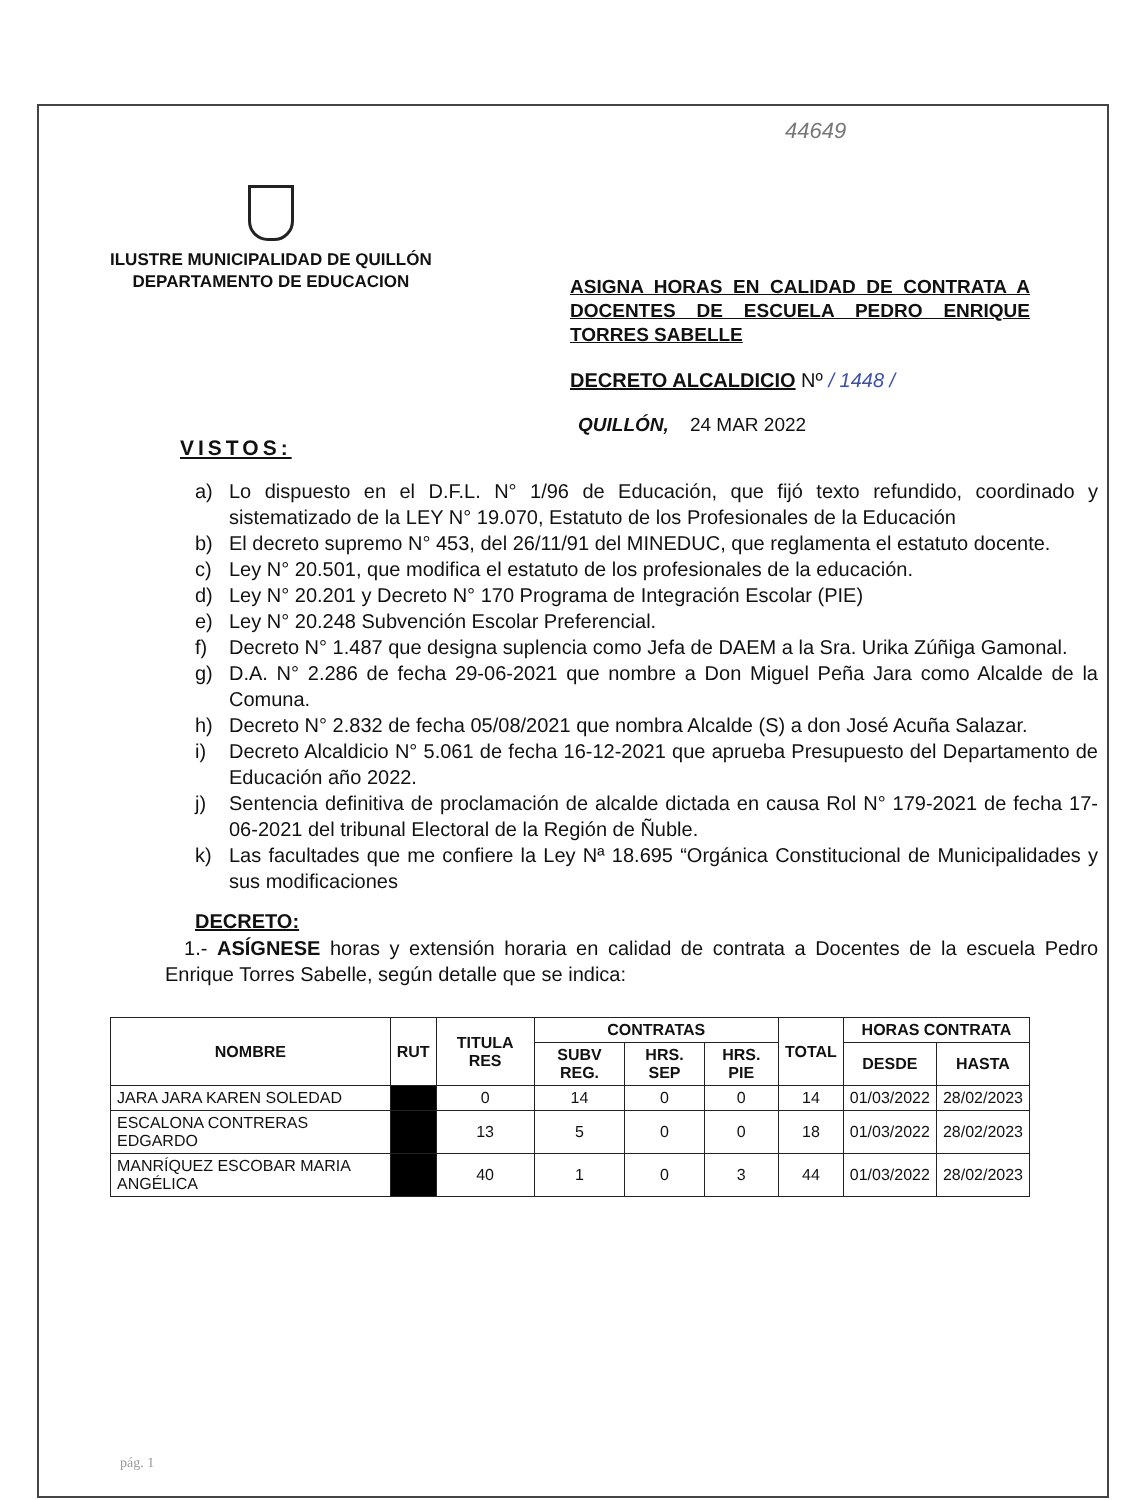44649
ILUSTRE MUNICIPALIDAD DE QUILLÓN
DEPARTAMENTO DE EDUCACION
ASIGNA HORAS EN CALIDAD DE CONTRATA A DOCENTES DE ESCUELA PEDRO ENRIQUE TORRES SABELLE
DECRETO ALCALDICIO Nº / 1448 /
QUILLÓN, 24 MAR 2022
VISTOS:
a) Lo dispuesto en el D.F.L. N° 1/96 de Educación, que fijó texto refundido, coordinado y sistematizado de la LEY N° 19.070, Estatuto de los Profesionales de la Educación
b) El decreto supremo N° 453, del 26/11/91 del MINEDUC, que reglamenta el estatuto docente.
c) Ley N° 20.501, que modifica el estatuto de los profesionales de la educación.
d) Ley N° 20.201 y Decreto N° 170 Programa de Integración Escolar (PIE)
e) Ley N° 20.248 Subvención Escolar Preferencial.
f) Decreto N° 1.487 que designa suplencia como Jefa de DAEM a la Sra. Urika Zúñiga Gamonal.
g) D.A. N° 2.286 de fecha 29-06-2021 que nombre a Don Miguel Peña Jara como Alcalde de la Comuna.
h) Decreto N° 2.832 de fecha 05/08/2021 que nombra Alcalde (S) a don José Acuña Salazar.
i) Decreto Alcaldicio N° 5.061 de fecha 16-12-2021 que aprueba Presupuesto del Departamento de Educación año 2022.
j) Sentencia definitiva de proclamación de alcalde dictada en causa Rol N° 179-2021 de fecha 17-06-2021 del tribunal Electoral de la Región de Ñuble.
k) Las facultades que me confiere la Ley Nª 18.695 “Orgánica Constitucional de Municipalidades y sus modificaciones
DECRETO:
1.- ASÍGNESE horas y extensión horaria en calidad de contrata a Docentes de la escuela Pedro Enrique Torres Sabelle, según detalle que se indica:
| NOMBRE | RUT | TITULA RES | CONTRATAS | | | TOTAL | HORAS CONTRATA | |
| --- | --- | --- | --- | --- | --- | --- | --- | --- |
| | | | SUBV REG. | HRS. SEP | HRS. PIE | | DESDE | HASTA |
| JARA JARA KAREN SOLEDAD | | 0 | 14 | 0 | 0 | 14 | 01/03/2022 | 28/02/2023 |
| ESCALONA CONTRERAS EDGARDO | | 13 | 5 | 0 | 0 | 18 | 01/03/2022 | 28/02/2023 |
| MANRÍQUEZ ESCOBAR MARIA ANGÉLICA | | 40 | 1 | 0 | 3 | 44 | 01/03/2022 | 28/02/2023 |
pág. 1